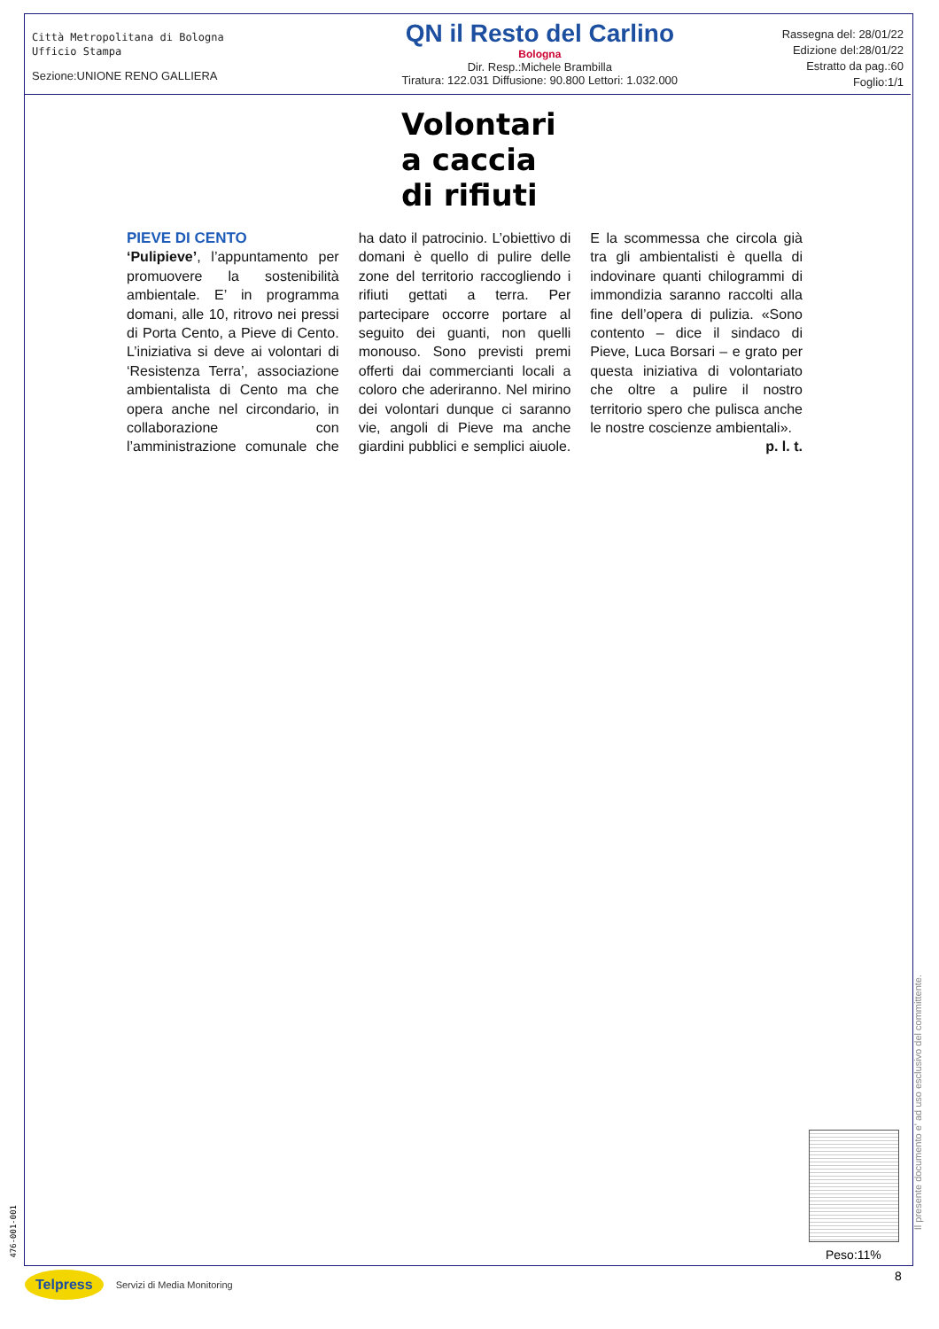Città Metropolitana di Bologna
Ufficio Stampa
Sezione:UNIONE RENO GALLIERA
QN il Resto del Carlino
Bologna
Dir. Resp.:Michele Brambilla
Tiratura: 122.031 Diffusione: 90.800 Lettori: 1.032.000
Rassegna del: 28/01/22
Edizione del:28/01/22
Estratto da pag.:60
Foglio:1/1
Volontari
a caccia
di rifiuti
PIEVE DI CENTO
‘Pulipieve’, l’appuntamento per promuovere la sostenibilità ambientale. E’ in programma domani, alle 10, ritrovo nei pressi di Porta Cento, a Pieve di Cento. L’iniziativa si deve ai volontari di ‘Resistenza Terra’, associazione ambientalista di Cento ma che opera anche nel circondario, in collaborazione con l’amministrazione comunale che ha dato il patrocinio. L’obiettivo di domani è quello di pulire delle zone del territorio raccogliendo i rifiuti gettati a terra. Per partecipare occorre portare al seguito dei guanti, non quelli monouso. Sono previsti premi offerti dai commercianti locali a coloro che aderiranno. Nel mirino dei volontari dunque ci saranno vie, angoli di Pieve ma anche giardini pubblici e semplici aiuole. E la scommessa che circola già tra gli ambientalisti è quella di indovinare quanti chilogrammi di immondizia saranno raccolti alla fine dell’opera di pulizia. «Sono contento – dice il sindaco di Pieve, Luca Borsari – e grato per questa iniziativa di volontariato che oltre a pulire il nostro territorio spero che pulisca anche le nostre coscienze ambientali».
p. l. t.
Peso:11%
Il presente documento e' ad uso esclusivo del committente.
476-001-001
Telpress Servizi di Media Monitoring
8